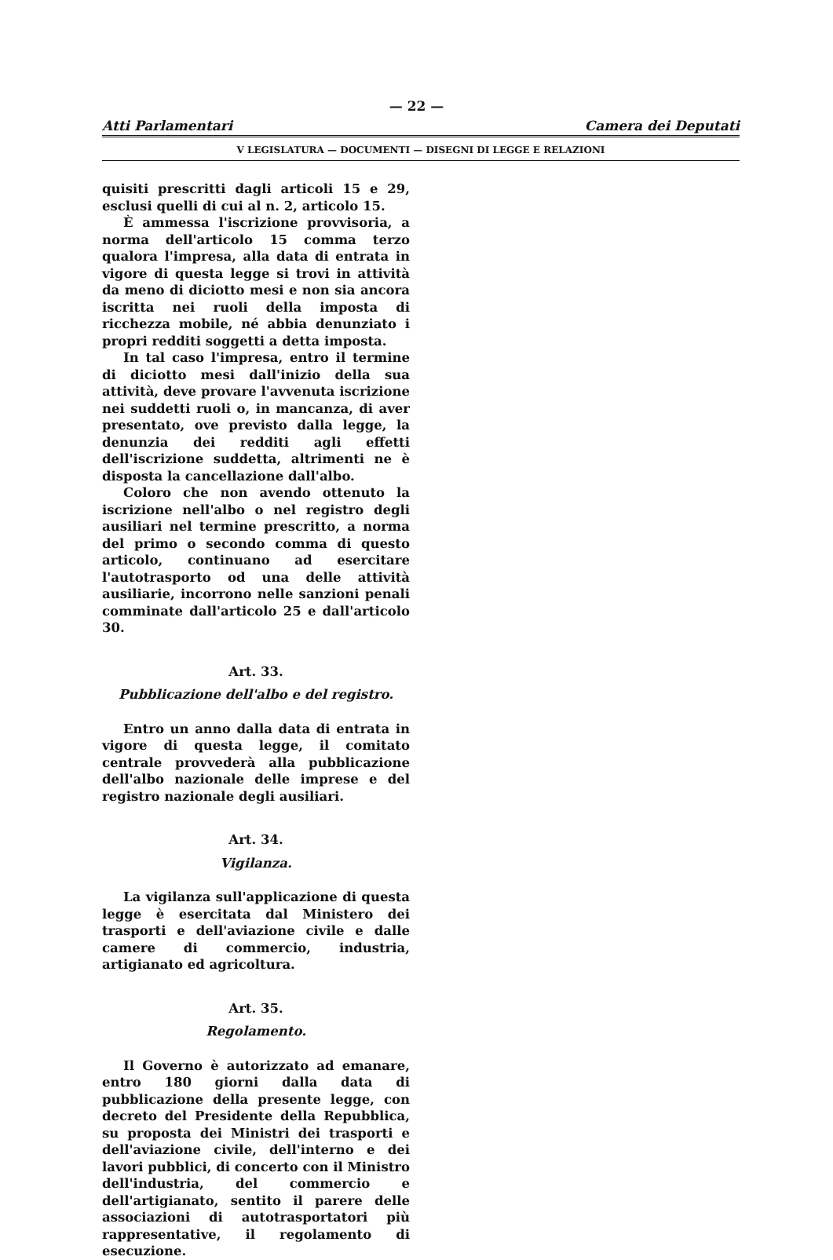— 22 —
Atti Parlamentari Camera dei Deputati
V LEGISLATURA — DOCUMENTI — DISEGNI DI LEGGE E RELAZIONI
quisiti prescritti dagli articoli 15 e 29, esclusi quelli di cui al n. 2, articolo 15.
È ammessa l'iscrizione provvisoria, a norma dell'articolo 15 comma terzo qualora l'impresa, alla data di entrata in vigore di questa legge si trovi in attività da meno di diciotto mesi e non sia ancora iscritta nei ruoli della imposta di ricchezza mobile, né abbia denunziato i propri redditi soggetti a detta imposta.
In tal caso l'impresa, entro il termine di diciotto mesi dall'inizio della sua attività, deve provare l'avvenuta iscrizione nei suddetti ruoli o, in mancanza, di aver presentato, ove previsto dalla legge, la denunzia dei redditi agli effetti dell'iscrizione suddetta, altrimenti ne è disposta la cancellazione dall'albo.
Coloro che non avendo ottenuto la iscrizione nell'albo o nel registro degli ausiliari nel termine prescritto, a norma del primo o secondo comma di questo articolo, continuano ad esercitare l'autotrasporto od una delle attività ausiliarie, incorrono nelle sanzioni penali comminate dall'articolo 25 e dall'articolo 30.
Art. 33.
Pubblicazione dell'albo e del registro.
Entro un anno dalla data di entrata in vigore di questa legge, il comitato centrale provvederà alla pubblicazione dell'albo nazionale delle imprese e del registro nazionale degli ausiliari.
Art. 34.
Vigilanza.
La vigilanza sull'applicazione di questa legge è esercitata dal Ministero dei trasporti e dell'aviazione civile e dalle camere di commercio, industria, artigianato ed agricoltura.
Art. 35.
Regolamento.
Il Governo è autorizzato ad emanare, entro 180 giorni dalla data di pubblicazione della presente legge, con decreto del Presidente della Repubblica, su proposta dei Ministri dei trasporti e dell'aviazione civile, dell'interno e dei lavori pubblici, di concerto con il Ministro dell'industria, del commercio e dell'artigianato, sentito il parere delle associazioni di autotrasportatori più rappresentative, il regolamento di esecuzione.